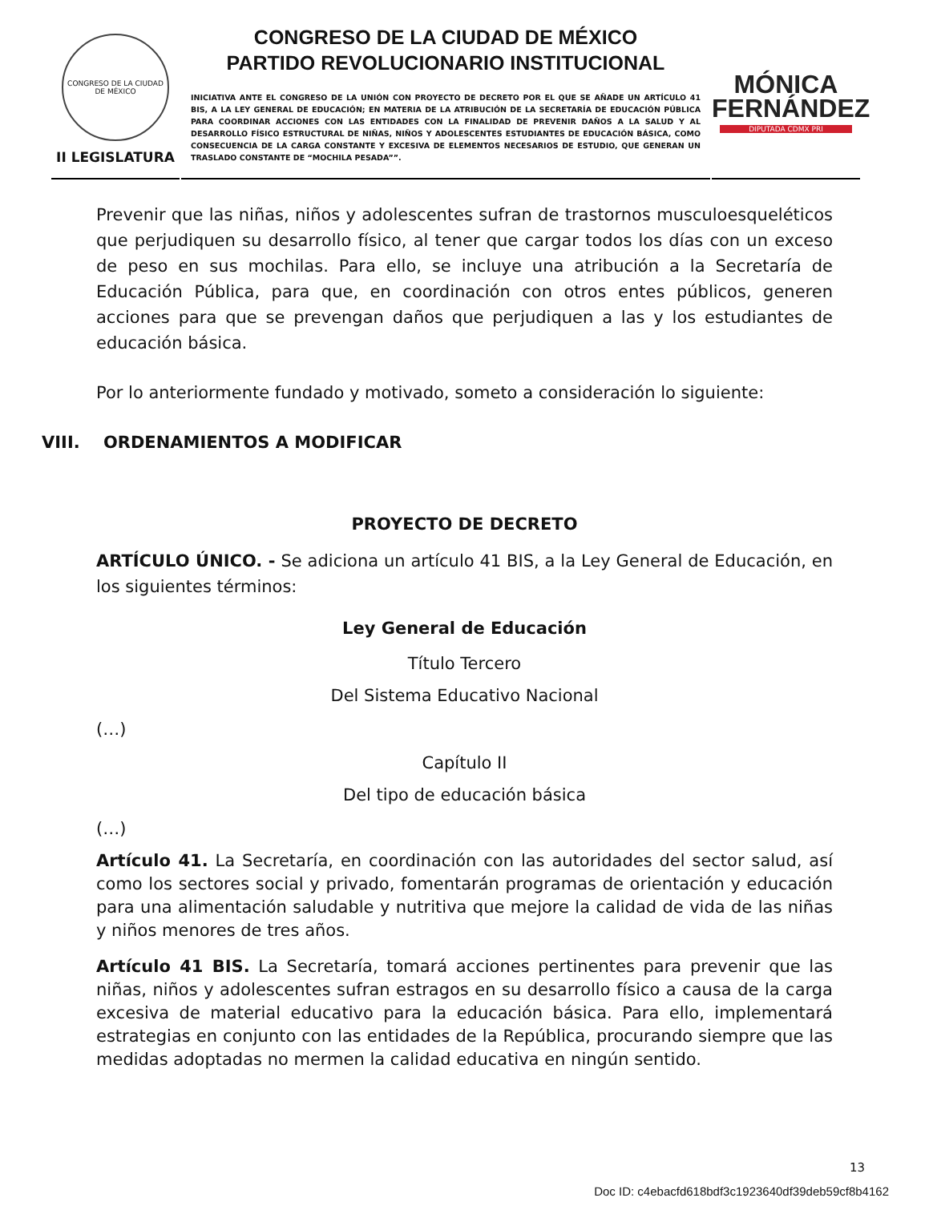CONGRESO DE LA CIUDAD DE MÉXICO
II LEGISLATURA
CONGRESO DE LA CIUDAD DE MÉXICO
PARTIDO REVOLUCIONARIO INSTITUCIONAL
INICIATIVA ANTE EL CONGRESO DE LA UNIÓN CON PROYECTO DE DECRETO POR EL QUE SE AÑADE UN ARTÍCULO 41 BIS, A LA LEY GENERAL DE EDUCACIÓN; EN MATERIA DE LA ATRIBUCIÓN DE LA SECRETARÍA DE EDUCACIÓN PÚBLICA PARA COORDINAR ACCIONES CON LAS ENTIDADES CON LA FINALIDAD DE PREVENIR DAÑOS A LA SALUD Y AL DESARROLLO FÍSICO ESTRUCTURAL DE NIÑAS, NIÑOS Y ADOLESCENTES ESTUDIANTES DE EDUCACIÓN BÁSICA, COMO CONSECUENCIA DE LA CARGA CONSTANTE Y EXCESIVA DE ELEMENTOS NECESARIOS DE ESTUDIO, QUE GENERAN UN TRASLADO CONSTANTE DE “MOCHILA PESADA””.
MÓNICA
FERNÁNDEZ
DIPUTADA CDMX PRI
Prevenir que las niñas, niños y adolescentes sufran de trastornos musculoesqueléticos que perjudiquen su desarrollo físico, al tener que cargar todos los días con un exceso de peso en sus mochilas. Para ello, se incluye una atribución a la Secretaría de Educación Pública, para que, en coordinación con otros entes públicos, generen acciones para que se prevengan daños que perjudiquen a las y los estudiantes de educación básica.
Por lo anteriormente fundado y motivado, someto a consideración lo siguiente:
VIII. ORDENAMIENTOS A MODIFICAR
PROYECTO DE DECRETO
ARTÍCULO ÚNICO. - Se adiciona un artículo 41 BIS, a la Ley General de Educación, en los siguientes términos:
Ley General de Educación
Título Tercero
Del Sistema Educativo Nacional
(…)
Capítulo II
Del tipo de educación básica
(…)
Artículo 41. La Secretaría, en coordinación con las autoridades del sector salud, así como los sectores social y privado, fomentarán programas de orientación y educación para una alimentación saludable y nutritiva que mejore la calidad de vida de las niñas y niños menores de tres años.
Artículo 41 BIS. La Secretaría, tomará acciones pertinentes para prevenir que las niñas, niños y adolescentes sufran estragos en su desarrollo físico a causa de la carga excesiva de material educativo para la educación básica. Para ello, implementará estrategias en conjunto con las entidades de la República, procurando siempre que las medidas adoptadas no mermen la calidad educativa en ningún sentido.
13
Doc ID: c4ebacfd618bdf3c1923640df39deb59cf8b4162